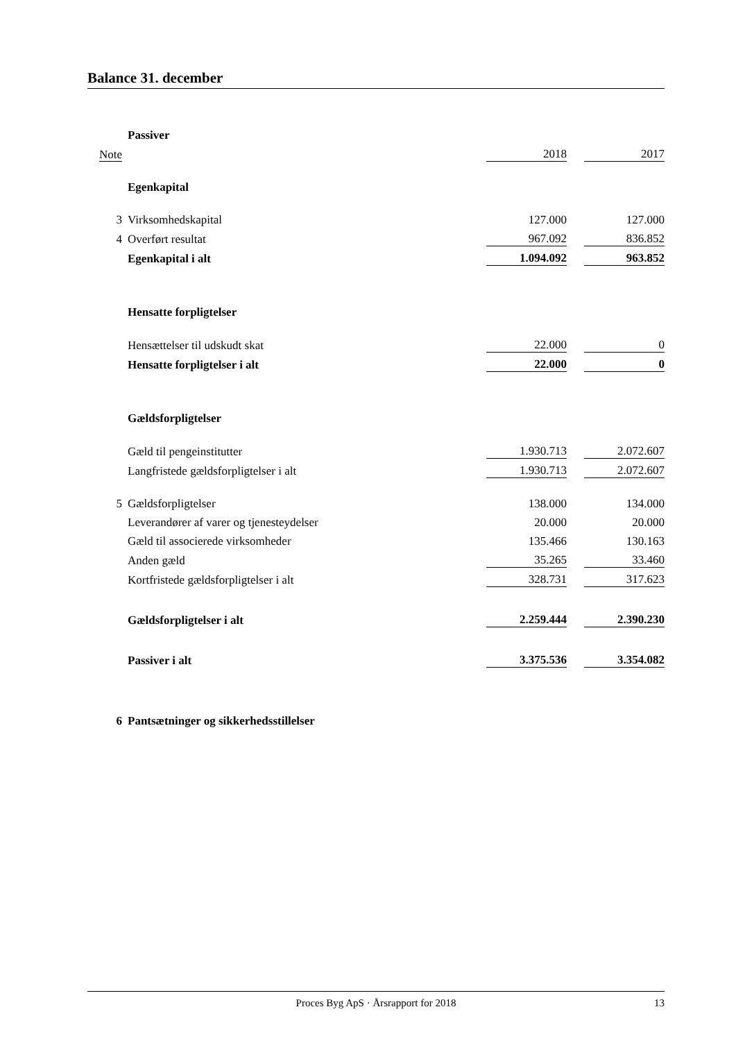Balance 31. december
| | Passiver | | | |
| Note | | 2018 | | 2017 |
| | Egenkapital | | | |
| 3 | Virksomhedskapital | 127.000 | | 127.000 |
| 4 | Overført resultat | 967.092 | | 836.852 |
| | Egenkapital i alt | 1.094.092 | | 963.852 |
| | Hensatte forpligtelser | | | |
| | Hensættelser til udskudt skat | 22.000 | | 0 |
| | Hensatte forpligtelser i alt | 22.000 | | 0 |
| | Gældsforpligtelser | | | |
| | Gæld til pengeinstitutter | 1.930.713 | | 2.072.607 |
| | Langfristede gældsforpligtelser i alt | 1.930.713 | | 2.072.607 |
| 5 | Gældsforpligtelser | 138.000 | | 134.000 |
| | Leverandører af varer og tjenesteydelser | 20.000 | | 20.000 |
| | Gæld til associerede virksomheder | 135.466 | | 130.163 |
| | Anden gæld | 35.265 | | 33.460 |
| | Kortfristede gældsforpligtelser i alt | 328.731 | | 317.623 |
| | Gældsforpligtelser i alt | 2.259.444 | | 2.390.230 |
| | Passiver i alt | 3.375.536 | | 3.354.082 |
| 6 | Pantsætninger og sikkerhedsstillelser | | | |
Proces Byg ApS · Årsrapport for 2018 13